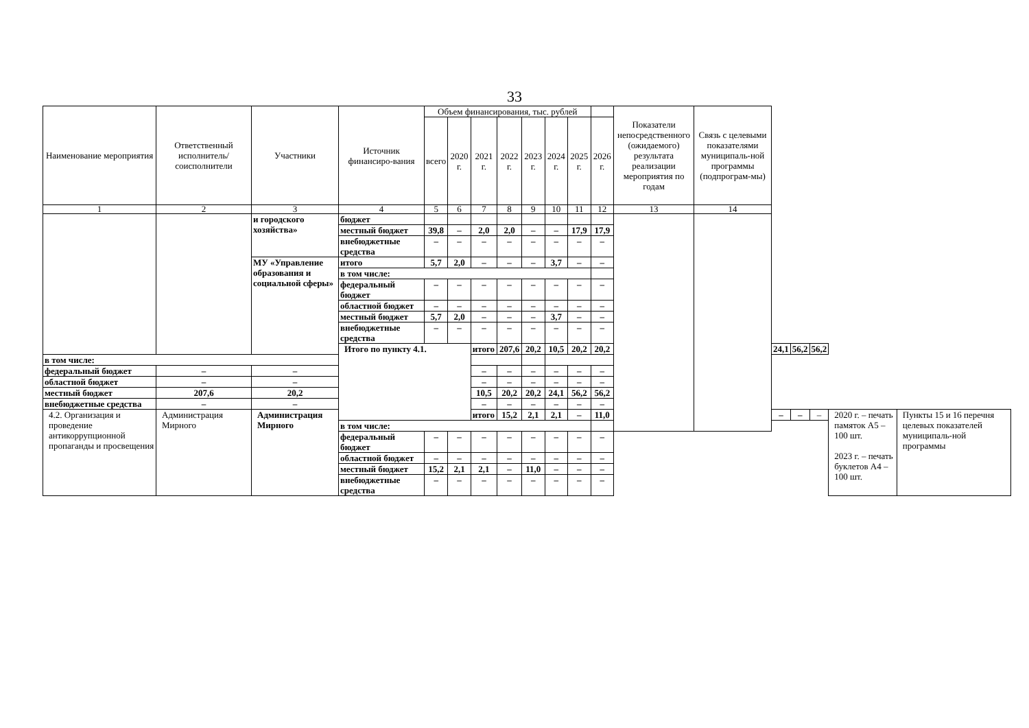33
| Наименование мероприятия | Ответственный исполнитель/ соисполнители | Участники | Источник финансиро-вания | Объем финансирования, тыс. рублей | | | | | | | | Показатели непосредственного (ожидаемого) результата реализации мероприятия по годам | Связь с целевыми показателями муниципаль-ной программы (подпрограм-мы) | | | | | |
| --- | --- | --- | --- | --- | --- | --- | --- | --- | --- | --- | --- | --- | --- | --- | --- | --- | --- | --- |
| | | | | всего | 2020 г. | 2021 г. | 2022 г. | 2023 г. | 2024 г. | 2025 г. | 2026 г. | | | | | | | |
| 1 | 2 | 3 | 4 | 5 | 6 | 7 | 8 | 9 | 10 | 11 | 12 | 13 | 14 | | | | | |
| | | и городского хозяйства» | бюджет | | | | | | | | | | | | | | | |
| | | | местный бюджет | 39,8 | – | 2,0 | 2,0 | – | – | 17,9 | 17,9 | | | | | | | |
| | | | внебюджетные средства | – | – | – | – | – | – | – | – | | | | | | | |
| | | МУ «Управление образования и социальной сферы» | итого | 5,7 | 2,0 | – | – | – | 3,7 | – | – | | | | | | | |
| | | | в том числе: | | | | | | | | | | | | | | | |
| | | | федеральный бюджет | – | – | – | – | – | – | – | – | | | | | | | |
| | | | областной бюджет | – | – | – | – | – | – | – | – | | | | | | | |
| | | | местный бюджет | 5,7 | 2,0 | – | – | – | 3,7 | – | – | | | | | | | |
| | | | внебюджетные средства | – | – | – | – | – | – | – | – | | | | | | | |
| | | | Итого по пункту 4.1. | | | итого | 207,6 | 20,2 | 10,5 | 20,2 | 20,2 | | | 24,1 | 56,2 | 56,2 | | |
| в том числе: | | | | | | | | | | | | | | | | | | |
| федеральный бюджет | – | – | | | | – | – | – | – | – | – | | | | | | | |
| областной бюджет | – | – | | | | – | – | – | – | – | – | | | | | | | |
| местный бюджет | 207,6 | 20,2 | | | | 10,5 | 20,2 | 20,2 | 24,1 | 56,2 | 56,2 | | | | | | | |
| внебюджетные средства | – | – | | | | – | – | – | – | – | – | | | | | | | |
| 4.2. Организация и проведение антикоррупционной пропаганды и просвещения | Администрация Мирного | Администрация Мирного | | | | итого | 15,2 | 2,1 | 2,1 | – | 11,0 | | | – | – | – | 2020 г. – печать памяток А5 – 100 шт. 2023 г. – печать буклетов А4 – 100 шт. | Пункты 15 и 16 перечня целевых показателей муниципаль-ной программы |
| | | | в том числе: | | | | | | | | | | | | | | | |
| | | | федеральный бюджет | – | – | – | – | – | – | – | – | | | | | | | |
| | | | областной бюджет | – | – | – | – | – | – | – | – | | | | | | | |
| | | | местный бюджет | 15,2 | 2,1 | 2,1 | – | 11,0 | – | – | – | | | | | | | |
| | | | внебюджетные средства | – | – | – | – | – | – | – | – | | | | | | | |